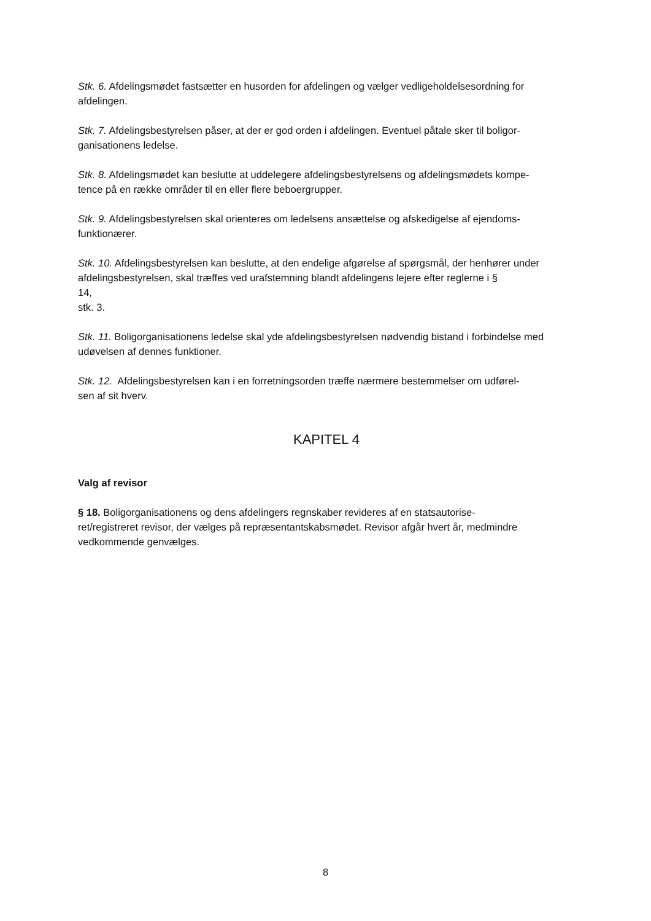Stk. 6. Afdelingsmødet fastsætter en husorden for afdelingen og vælger vedligeholdelsesordning for afdelingen.
Stk. 7. Afdelingsbestyrelsen påser, at der er god orden i afdelingen. Eventuel påtale sker til boligor-
ganisationens ledelse.
Stk. 8. Afdelingsmødet kan beslutte at uddelegere afdelingsbestyrelsens og afdelingsmødets kompe-
tence på en række områder til en eller flere beboergrupper.
Stk. 9. Afdelingsbestyrelsen skal orienteres om ledelsens ansættelse og afskedigelse af ejendoms-
funktionærer.
Stk. 10. Afdelingsbestyrelsen kan beslutte, at den endelige afgørelse af spørgsmål, der henhører under afdelingsbestyrelsen, skal træffes ved urafstemning blandt afdelingens lejere efter reglerne i §
14,
stk. 3.
Stk. 11. Boligorganisationens ledelse skal yde afdelingsbestyrelsen nødvendig bistand i forbindelse med udøvelsen af dennes funktioner.
Stk. 12. Afdelingsbestyrelsen kan i en forretningsorden træffe nærmere bestemmelser om udførel-
sen af sit hverv.
KAPITEL 4
Valg af revisor
§ 18. Boligorganisationens og dens afdelingers regnskaber revideres af en statsautorise-
ret/registreret revisor, der vælges på repræsentantskabsmødet. Revisor afgår hvert år, medmindre vedkommende genvælges.
8